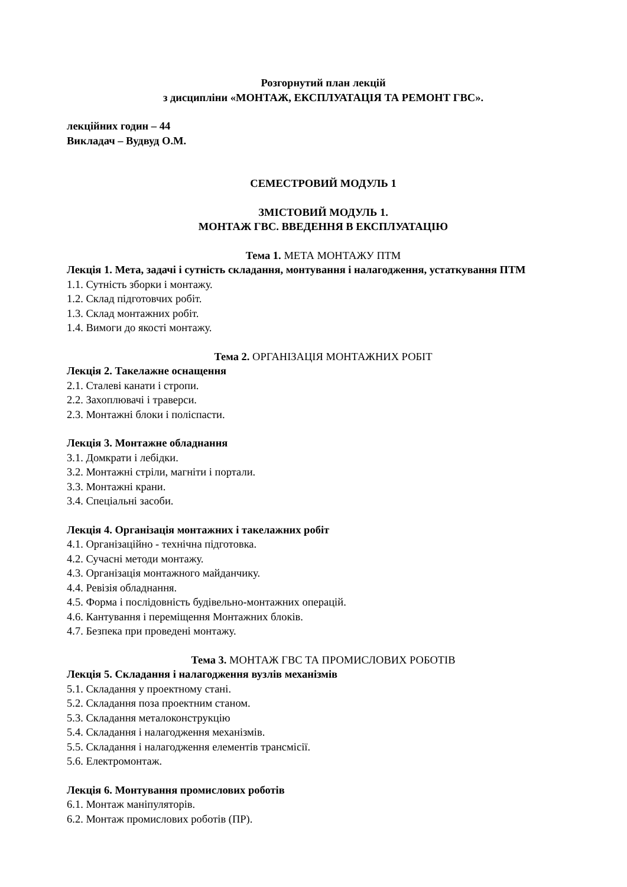Розгорнутий план лекцій
з дисципліни «МОНТАЖ, ЕКСПЛУАТАЦІЯ ТА РЕМОНТ ГВС».
лекційних годин – 44
Викладач – Вудвуд О.М.
СЕМЕСТРОВИЙ МОДУЛЬ 1
ЗМІСТОВИЙ МОДУЛЬ 1.
МОНТАЖ ГВС. ВВЕДЕННЯ В ЕКСПЛУАТАЦІЮ
Тема 1. МЕТА МОНТАЖУ ПТМ
Лекція 1. Мета, задачі і сутність складання, монтування і налагодження, устаткування ПТМ
1.1. Сутність зборки і монтажу.
1.2. Склад підготовчих робіт.
1.3. Склад монтажних робіт.
1.4. Вимоги до якості монтажу.
Тема 2. ОРГАНІЗАЦІЯ МОНТАЖНИХ РОБІТ
Лекція 2. Такелажне оснащення
2.1. Сталеві канати і стропи.
2.2. Захоплювачі і траверси.
2.3. Монтажні блоки і поліспасти.
Лекція 3. Монтажне обладнання
3.1. Домкрати і лебідки.
3.2. Монтажні стріли, магніти і портали.
3.3. Монтажні крани.
3.4. Спеціальні засоби.
Лекція 4. Організація монтажних і такелажних робіт
4.1. Організаційно - технічна підготовка.
4.2. Сучасні методи монтажу.
4.3. Організація монтажного майданчику.
4.4. Ревізія обладнання.
4.5. Форма і послідовність будівельно-монтажних операцій.
4.6. Кантування і переміщення Монтажних блоків.
4.7. Безпека при проведені монтажу.
Тема 3. МОНТАЖ ГВС ТА ПРОМИСЛОВИХ РОБОТІВ
Лекція 5. Складання і налагодження вузлів механізмів
5.1. Складання у проектному стані.
5.2. Складання поза проектним станом.
5.3. Складання металоконструкцію
5.4. Складання і налагодження механізмів.
5.5. Складання і налагодження елементів трансмісії.
5.6. Електромонтаж.
Лекція 6. Монтування промислових роботів
6.1. Монтаж маніпуляторів.
6.2. Монтаж промислових роботів (ПР).